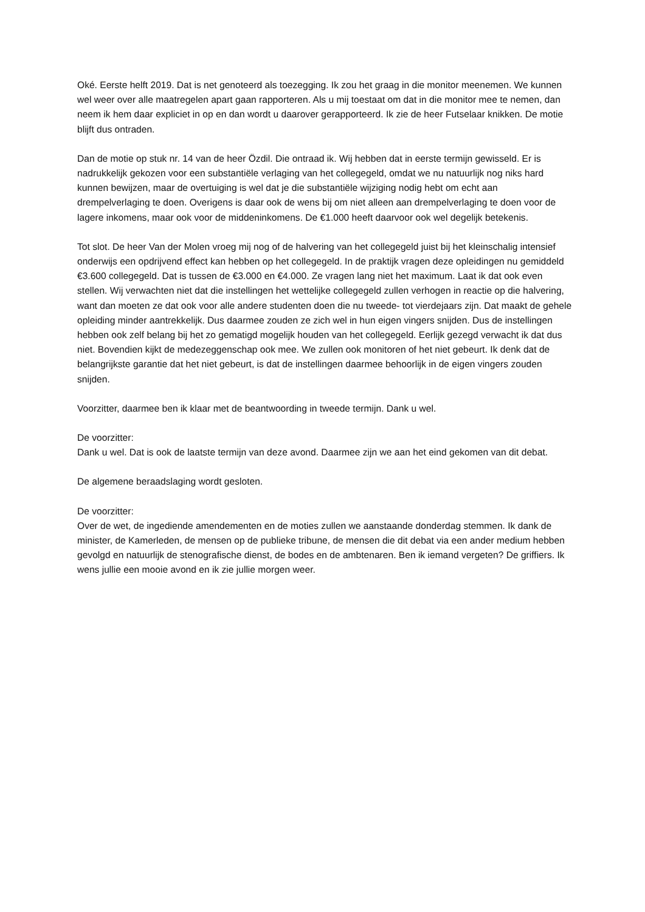Oké. Eerste helft 2019. Dat is net genoteerd als toezegging. Ik zou het graag in die monitor meenemen. We kunnen wel weer over alle maatregelen apart gaan rapporteren. Als u mij toestaat om dat in die monitor mee te nemen, dan neem ik hem daar expliciet in op en dan wordt u daarover gerapporteerd. Ik zie de heer Futselaar knikken. De motie blijft dus ontraden.
Dan de motie op stuk nr. 14 van de heer Özdil. Die ontraad ik. Wij hebben dat in eerste termijn gewisseld. Er is nadrukkelijk gekozen voor een substantiële verlaging van het collegegeld, omdat we nu natuurlijk nog niks hard kunnen bewijzen, maar de overtuiging is wel dat je die substantiële wijziging nodig hebt om echt aan drempelverlaging te doen. Overigens is daar ook de wens bij om niet alleen aan drempelverlaging te doen voor de lagere inkomens, maar ook voor de middeninkomens. De €1.000 heeft daarvoor ook wel degelijk betekenis.
Tot slot. De heer Van der Molen vroeg mij nog of de halvering van het collegegeld juist bij het kleinschalig intensief onderwijs een opdrijvend effect kan hebben op het collegegeld. In de praktijk vragen deze opleidingen nu gemiddeld €3.600 collegegeld. Dat is tussen de €3.000 en €4.000. Ze vragen lang niet het maximum. Laat ik dat ook even stellen. Wij verwachten niet dat die instellingen het wettelijke collegegeld zullen verhogen in reactie op die halvering, want dan moeten ze dat ook voor alle andere studenten doen die nu tweede- tot vierdejaars zijn. Dat maakt de gehele opleiding minder aantrekkelijk. Dus daarmee zouden ze zich wel in hun eigen vingers snijden. Dus de instellingen hebben ook zelf belang bij het zo gematigd mogelijk houden van het collegegeld. Eerlijk gezegd verwacht ik dat dus niet. Bovendien kijkt de medezeggenschap ook mee. We zullen ook monitoren of het niet gebeurt. Ik denk dat de belangrijkste garantie dat het niet gebeurt, is dat de instellingen daarmee behoorlijk in de eigen vingers zouden snijden.
Voorzitter, daarmee ben ik klaar met de beantwoording in tweede termijn. Dank u wel.
De voorzitter:
Dank u wel. Dat is ook de laatste termijn van deze avond. Daarmee zijn we aan het eind gekomen van dit debat.
De algemene beraadslaging wordt gesloten.
De voorzitter:
Over de wet, de ingediende amendementen en de moties zullen we aanstaande donderdag stemmen. Ik dank de minister, de Kamerleden, de mensen op de publieke tribune, de mensen die dit debat via een ander medium hebben gevolgd en natuurlijk de stenografische dienst, de bodes en de ambtenaren. Ben ik iemand vergeten? De griffiers. Ik wens jullie een mooie avond en ik zie jullie morgen weer.